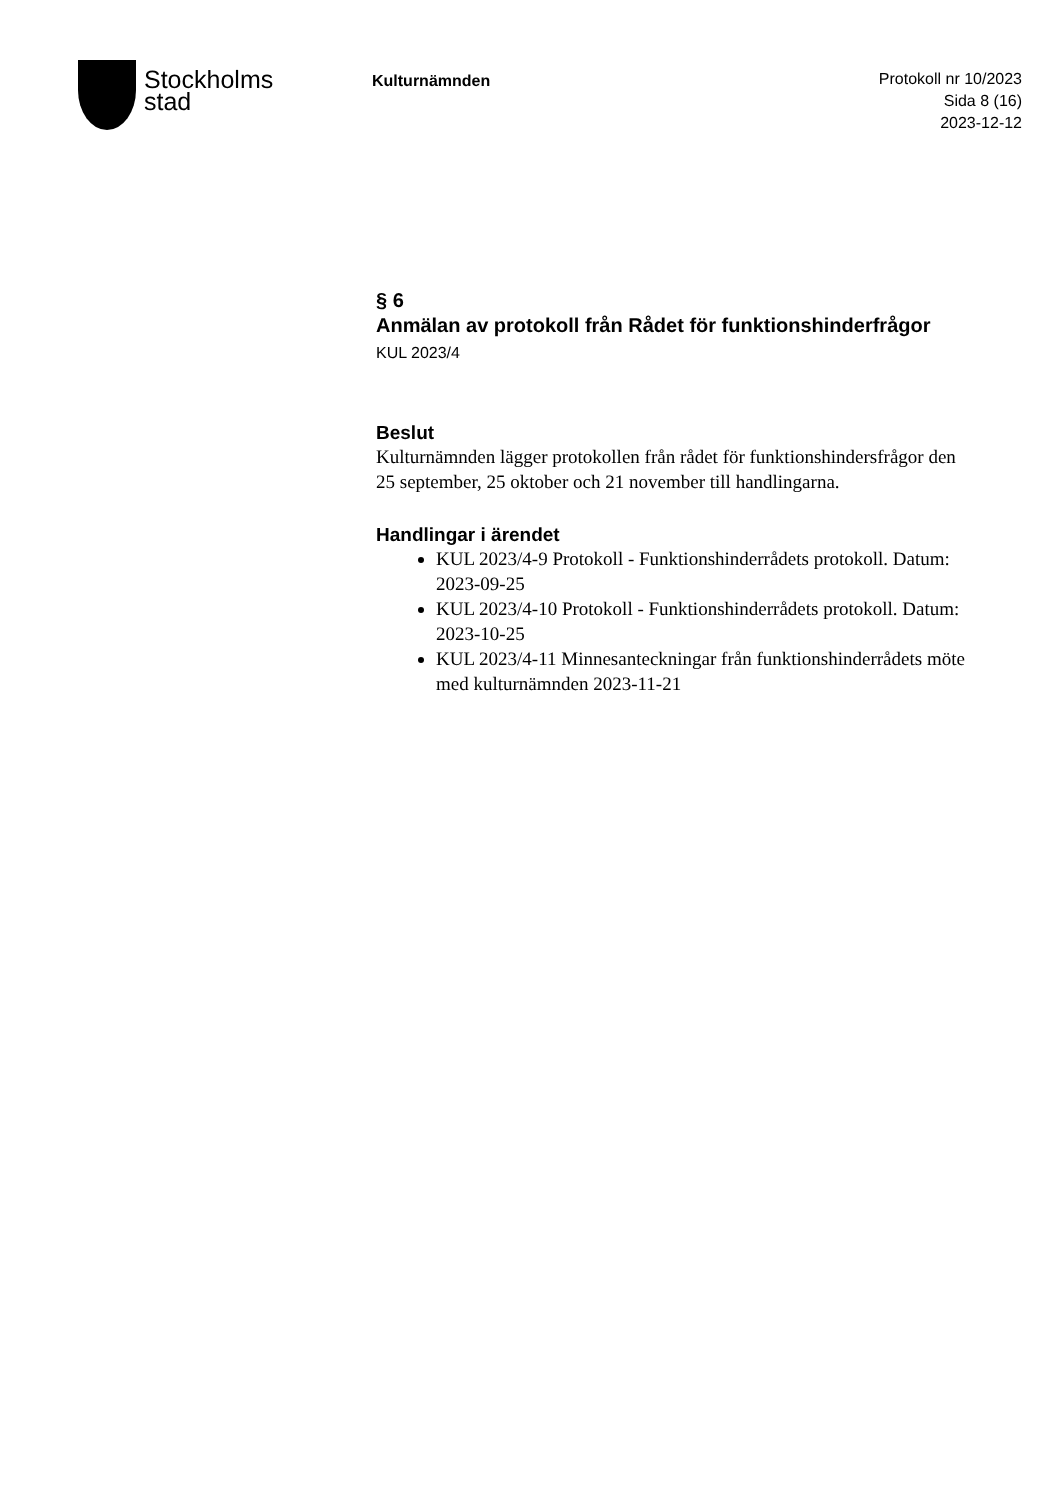Stockholms
stad
Kulturnämnden
Protokoll nr 10/2023
Sida 8 (16)
2023-12-12
§ 6
Anmälan av protokoll från Rådet för funktionshinderfrågor
KUL 2023/4
Beslut
Kulturnämnden lägger protokollen från rådet för funktionshindersfrågor den 25 september, 25 oktober och 21 november till handlingarna.
Handlingar i ärendet
KUL 2023/4-9 Protokoll - Funktionshinderrådets protokoll. Datum: 2023-09-25
KUL 2023/4-10 Protokoll - Funktionshinderrådets protokoll. Datum: 2023-10-25
KUL 2023/4-11 Minnesanteckningar från funktionshinderrådets möte med kulturnämnden 2023-11-21